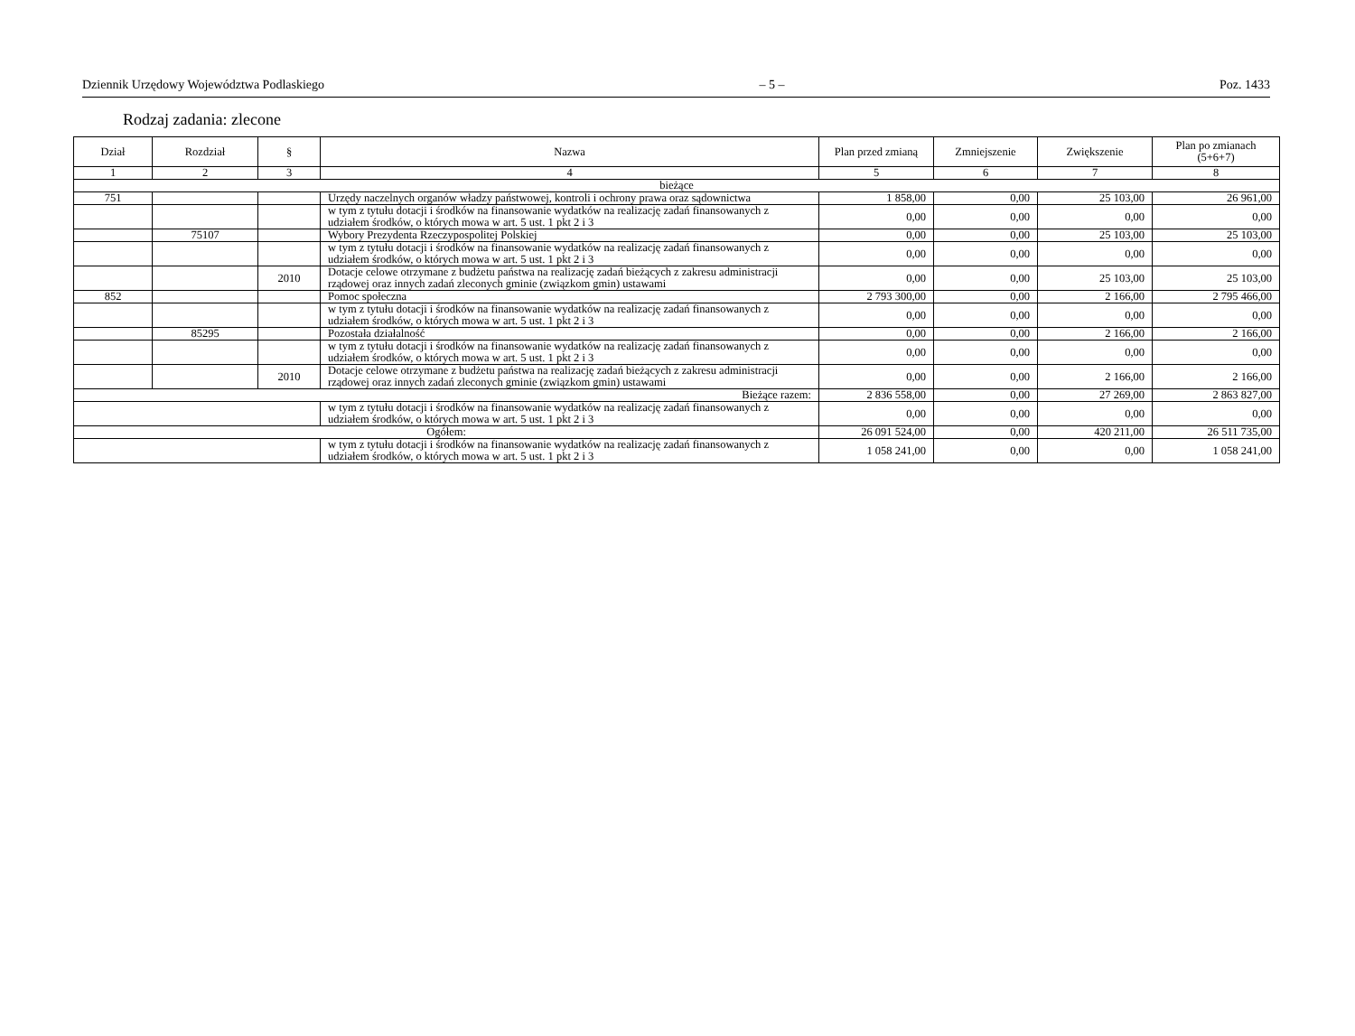Dziennik Urzędowy Województwa Podlaskiego – 5 – Poz. 1433
Rodzaj zadania: zlecone
| Dział | Rozdział | § | Nazwa | Plan przed zmianą | Zmniejszenie | Zwiększenie | Plan po zmianach (5+6+7) |
| --- | --- | --- | --- | --- | --- | --- | --- |
| 1 | 2 | 3 | 4 | 5 | 6 | 7 | 8 |
| bieżące | | | | | | | |
| 751 | | | Urzędy naczelnych organów władzy państwowej, kontroli i ochrony prawa oraz sądownictwa | 1 858,00 | 0,00 | 25 103,00 | 26 961,00 |
| | | | w tym z tytułu dotacji i środków na finansowanie wydatków na realizację zadań finansowanych z udziałem środków, o których mowa w art. 5 ust. 1 pkt 2 i 3 | 0,00 | 0,00 | 0,00 | 0,00 |
| | 75107 | | Wybory Prezydenta Rzeczypospolitej Polskiej | 0,00 | 0,00 | 25 103,00 | 25 103,00 |
| | | | w tym z tytułu dotacji i środków na finansowanie wydatków na realizację zadań finansowanych z udziałem środków, o których mowa w art. 5 ust. 1 pkt 2 i 3 | 0,00 | 0,00 | 0,00 | 0,00 |
| | | 2010 | Dotacje celowe otrzymane z budżetu państwa na realizację zadań bieżących z zakresu administracji rządowej oraz innych zadań zleconych gminie (związkom gmin) ustawami | 0,00 | 0,00 | 25 103,00 | 25 103,00 |
| 852 | | | Pomoc społeczna | 2 793 300,00 | 0,00 | 2 166,00 | 2 795 466,00 |
| | | | w tym z tytułu dotacji i środków na finansowanie wydatków na realizację zadań finansowanych z udziałem środków, o których mowa w art. 5 ust. 1 pkt 2 i 3 | 0,00 | 0,00 | 0,00 | 0,00 |
| | 85295 | | Pozostała działalność | 0,00 | 0,00 | 2 166,00 | 2 166,00 |
| | | | w tym z tytułu dotacji i środków na finansowanie wydatków na realizację zadań finansowanych z udziałem środków, o których mowa w art. 5 ust. 1 pkt 2 i 3 | 0,00 | 0,00 | 0,00 | 0,00 |
| | | 2010 | Dotacje celowe otrzymane z budżetu państwa na realizację zadań bieżących z zakresu administracji rządowej oraz innych zadań zleconych gminie (związkom gmin) ustawami | 0,00 | 0,00 | 2 166,00 | 2 166,00 |
| Bieżące razem: | | | | 2 836 558,00 | 0,00 | 27 269,00 | 2 863 827,00 |
| | | | w tym z tytułu dotacji i środków na finansowanie wydatków na realizację zadań finansowanych z udziałem środków, o których mowa w art. 5 ust. 1 pkt 2 i 3 | 0,00 | 0,00 | 0,00 | 0,00 |
| Ogółem: | | | | 26 091 524,00 | 0,00 | 420 211,00 | 26 511 735,00 |
| | | | w tym z tytułu dotacji i środków na finansowanie wydatków na realizację zadań finansowanych z udziałem środków, o których mowa w art. 5 ust. 1 pkt 2 i 3 | 1 058 241,00 | 0,00 | 0,00 | 1 058 241,00 |